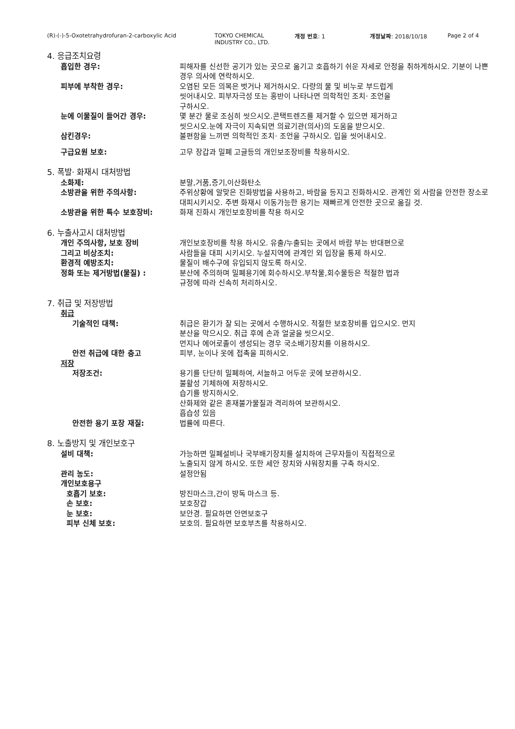(R)-(-)-5-Oxotetrahydrofuran-2-carboxylic Acid TOKYO CHEMICAL
INDUSTRY CO., LTD. 개정 번호: 1 개정날짜: 2018/10/18 Page 2 of 4
4. 응급조치요령
흡입한 경우: 피해자를 신선한 공기가 있는 곳으로 옮기고 호흡하기 쉬운 자세로 안정을 취하게하시오. 기분이 나쁜경우 의사에 연락하시오.
피부에 부착한 경우: 오염된 모든 의복은 벗거나 제거하시오. 다량의 물 및 비누로 부드럽게
씻어내시오. 피부자극성 또는 홍반이 나타나면 의학적인 조치· 조언을
구하시오.
눈에 이물질이 들어간 경우: 몇 분간 물로 조심히 씻으시오.콘택트렌즈를 제거할 수 있으면 제거하고
씻으시오.눈에 자극이 지속되면 의료기관(의사)의 도움을 받으시오.
삼킨경우: 불편함을 느끼면 의학적인 조치· 조언을 구하시오. 입을 씻어내시오.
구급요원 보호: 고무 장갑과 밀폐 고글등의 개인보조장비를 착용하시오.
5. 폭발· 화재시 대처방법
소화제: 분말,거품,증기,이산화탄소
소방관을 위한 주의사항: 주위상황에 알맞은 진화방법을 사용하고, 바람을 등지고 진화하시오. 관계인 외 사람을 안전한 장소로 대피시키시오. 주변 화재시 이동가능한 용기는 재빠르게 안전한 곳으로 옮길 것.
소방관을 위한 특수 보호장비: 화재 진화시 개인보호장비를 착용 하시오
6. 누출사고시 대처방법
개인 주의사항, 보호 장비
그리고 비상조치:
개인보호장비를 착용 하시오. 유출/누출되는 곳에서 바람 부는 반대편으로
사람들을 대피 시키시오. 누설지역에 관계인 외 입장을 통제 하시오.
환경적 예방조치: 물질이 배수구에 유입되지 않도록 하시오.
정화 또는 제거방법(물질) : 분산에 주의하며 밀폐용기에 회수하시오.부착물,회수물등은 적절한 법과
규정에 따라 신속히 처리하시오.
7. 취급 및 저장방법
취급
기술적인 대책: 취급은 환기가 잘 되는 곳에서 수행하시오. 적절한 보호장비를 입으시오. 먼지
분산을 막으시오. 취급 후에 손과 얼굴을 씻으시오.
먼지나 에어로졸이 생성되는 경우 국소배기장치를 이용하시오.
안전 취급에 대한 충고 피부, 눈이나 옷에 접촉을 피하시오.
저장
저장조건: 용기를 단단히 밀폐하여, 서늘하고 어두운 곳에 보관하시오.
불활성 기체하에 저장하시오.
습기를 방지하시오.
산화제와 같은 혼재불가물질과 격리하여 보관하시오.
흡습성 있음
안전한 용기 포장 재질: 법률에 따른다.
8. 노출방지 및 개인보호구
설비 대책: 가능하면 밀폐설비나 국부배기장치를 설치하여 근무자들이 직접적으로
노출되지 않게 하시오. 또한 세안 장치와 샤워장치를 구축 하시오.
관리 농도: 설정안됨
개인보호용구
호흡기 보호: 방진마스크,간이 방독 마스크 등.
손 보호: 보호장갑
눈 보호: 보안경. 필요하면 안면보호구
피부 신체 보호: 보호의. 필요하면 보호부츠를 착용하시오.